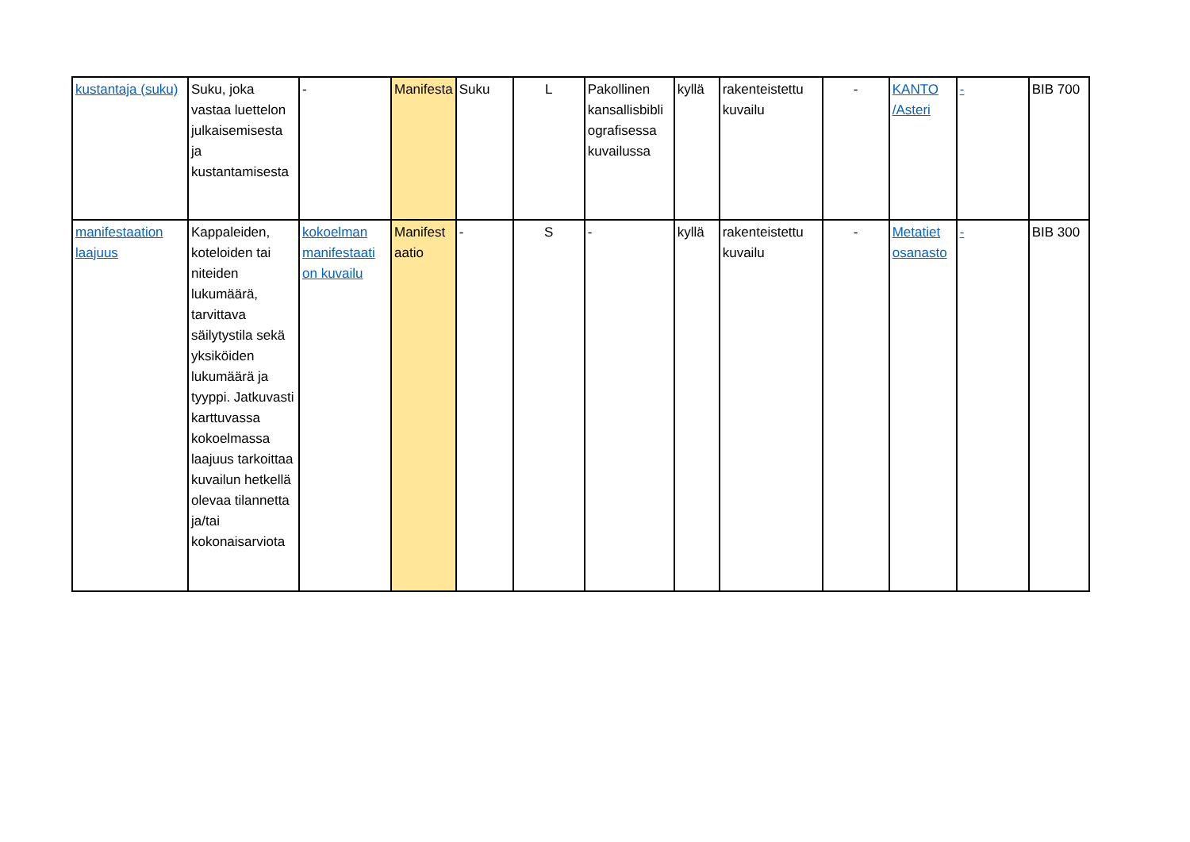| kustantaja (suku) | Suku, joka vastaa luettelon julkaisemisesta ja kustantamisesta | - | Manifesta | Suku | L | Pakollinen kansallisbibli ografisessa kuvailussa | kyllä | rakenteistettu kuvailu | - | KANTO /Asteri | - | BIB 700 |
| manifestaation laajuus | Kappaleiden, koteloiden tai niteiden lukumäärä, tarvittava säilytystila sekä yksiköiden lukumäärä ja tyyppi. Jatkuvasti karttuvassa kokoelmassa laajuus tarkoittaa kuvailun hetkellä olevaa tilannetta ja/tai kokonaisarviota | kokoelman manifestaati on kuvailu | Manifest aatio | - | S | - | kyllä | rakenteistettu kuvailu | - | Metatiet osanasto | - | BIB 300 |